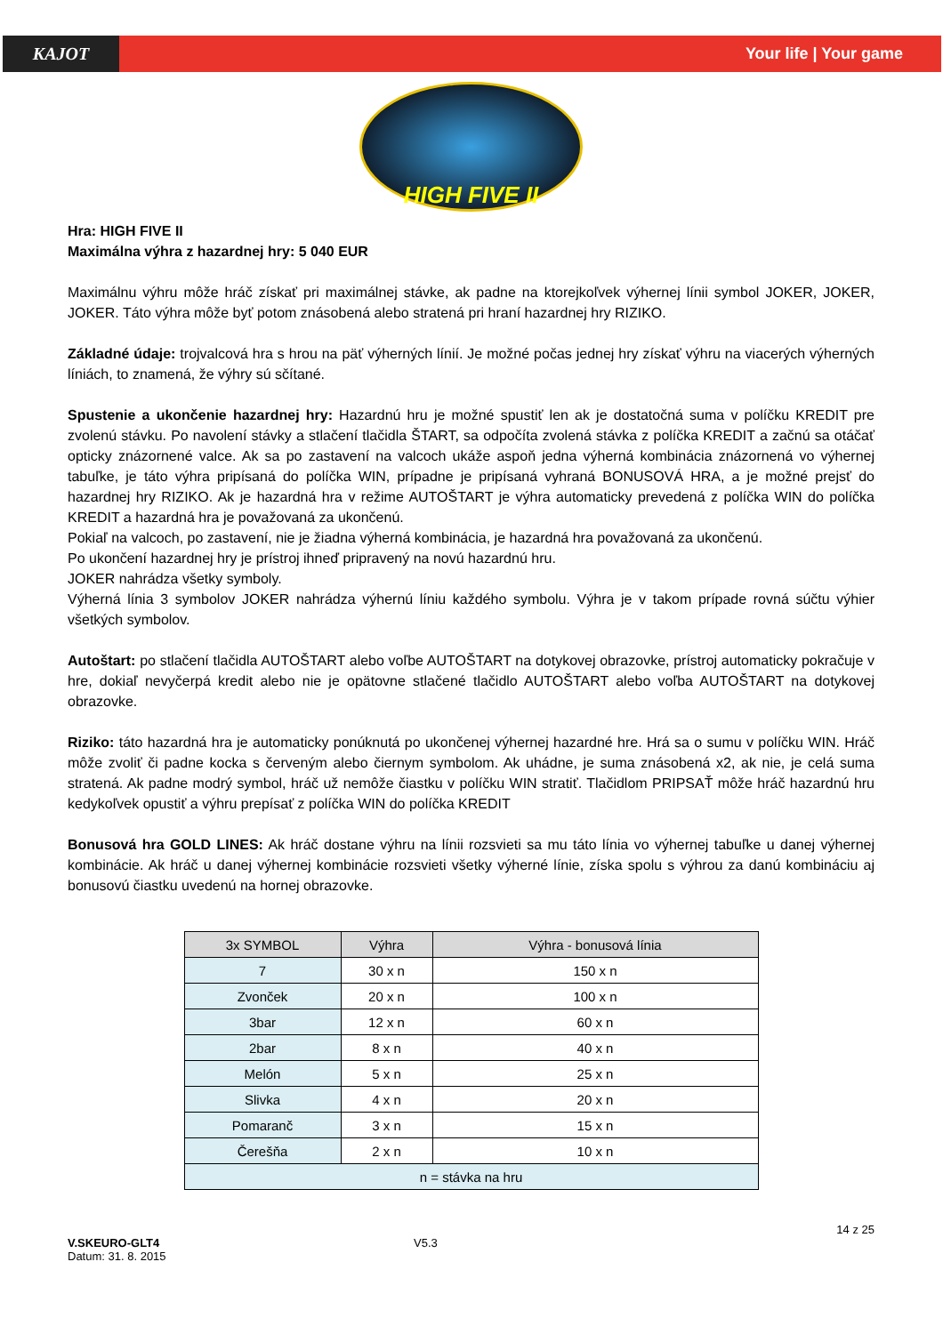KAJOT Your life | Your game
HIGH FIVE II
Hra: HIGH FIVE II
Maximálna výhra z hazardnej hry: 5 040 EUR
Maximálnu výhru môže hráč získať pri maximálnej stávke, ak padne na ktorejkoľvek výhernej línii symbol JOKER, JOKER, JOKER. Táto výhra môže byť potom znásobená alebo stratená pri hraní hazardnej hry RIZIKO.
Základné údaje: trojvalcová hra s hrou na päť výherných línií. Je možné počas jednej hry získať výhru na viacerých výherných líniách, to znamená, že výhry sú sčítané.
Spustenie a ukončenie hazardnej hry: Hazardnú hru je možné spustiť len ak je dostatočná suma v políčku KREDIT pre zvolenú stávku. Po navolení stávky a stlačení tlačidla ŠTART, sa odpočíta zvolená stávka z políčka KREDIT a začnú sa otáčať opticky znázornené valce. Ak sa po zastavení na valcoch ukáže aspoň jedna výherná kombinácia znázornená vo výhernej tabuľke, je táto výhra pripísaná do políčka WIN, prípadne je pripísaná vyhraná BONUSOVÁ HRA, a je možné prejsť do hazardnej hry RIZIKO. Ak je hazardná hra v režime AUTOŠTART je výhra automaticky prevedená z políčka WIN do políčka KREDIT a hazardná hra je považovaná za ukončenú.
Pokiaľ na valcoch, po zastavení, nie je žiadna výherná kombinácia, je hazardná hra považovaná za ukončenú.
Po ukončení hazardnej hry je prístroj ihneď pripravený na novú hazardnú hru.
JOKER nahrádza všetky symboly.
Výherná línia 3 symbolov JOKER nahrádza výhernú líniu každého symbolu. Výhra je v takom prípade rovná súčtu výhier všetkých symbolov.
Autoštart: po stlačení tlačidla AUTOŠTART alebo voľbe AUTOŠTART na dotykovej obrazovke, prístroj automaticky pokračuje v hre, dokiaľ nevyčerpá kredit alebo nie je opätovne stlačené tlačidlo AUTOŠTART alebo voľba AUTOŠTART na dotykovej obrazovke.
Riziko: táto hazardná hra je automaticky ponúknutá po ukončenej výhernej hazardné hre. Hrá sa o sumu v políčku WIN. Hráč môže zvoliť či padne kocka s červeným alebo čiernym symbolom. Ak uhádne, je suma znásobená x2, ak nie, je celá suma stratená. Ak padne modrý symbol, hráč už nemôže čiastku v políčku WIN stratiť. Tlačidlom PRIPSAŤ môže hráč hazardnú hru kedykoľvek opustiť a výhru prepísať z políčka WIN do políčka KREDIT
Bonusová hra GOLD LINES: Ak hráč dostane výhru na línii rozsvieti sa mu táto línia vo výhernej tabuľke u danej výhernej kombinácie. Ak hráč u danej výhernej kombinácie rozsvieti všetky výherné línie, získa spolu s výhrou za danú kombináciu aj bonusovú čiastku uvedenú na hornej obrazovke.
| 3x SYMBOL | Výhra | Výhra - bonusová línia |
| --- | --- | --- |
| 7 | 30 x n | 150 x n |
| Zvonček | 20 x n | 100 x n |
| 3bar | 12 x n | 60 x n |
| 2bar | 8 x n | 40 x n |
| Melón | 5 x n | 25 x n |
| Slivka | 4 x n | 20 x n |
| Pomaranč | 3 x n | 15 x n |
| Čerešňa | 2 x n | 10 x n |
| n = stávka na hru | | |
14 z 25
V.SKEURO-GLT4
Datum: 31. 8. 2015
V5.3